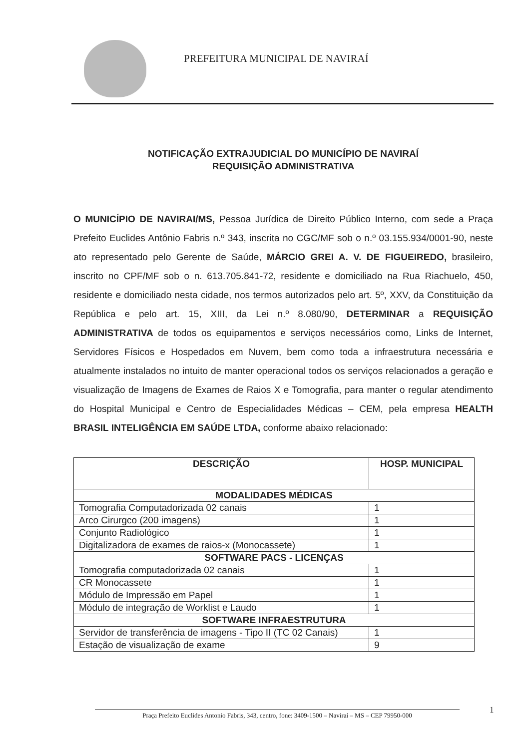PREFEITURA MUNICIPAL DE NAVIRAÍ
NOTIFICAÇÃO EXTRAJUDICIAL DO MUNICÍPIO DE NAVIRAÍ
REQUISIÇÃO ADMINISTRATIVA
O MUNICÍPIO DE NAVIRAI/MS, Pessoa Jurídica de Direito Público Interno, com sede a Praça Prefeito Euclides Antônio Fabris n.º 343, inscrita no CGC/MF sob o n.º 03.155.934/0001-90, neste ato representado pelo Gerente de Saúde, MÁRCIO GREI A. V. DE FIGUEIREDO, brasileiro, inscrito no CPF/MF sob o n. 613.705.841-72, residente e domiciliado na Rua Riachuelo, 450, residente e domiciliado nesta cidade, nos termos autorizados pelo art. 5º, XXV, da Constituição da República e pelo art. 15, XIII, da Lei n.º 8.080/90, DETERMINAR a REQUISIÇÃO ADMINISTRATIVA de todos os equipamentos e serviços necessários como, Links de Internet, Servidores Físicos e Hospedados em Nuvem, bem como toda a infraestrutura necessária e atualmente instalados no intuito de manter operacional todos os serviços relacionados a geração e visualização de Imagens de Exames de Raios X e Tomografia, para manter o regular atendimento do Hospital Municipal e Centro de Especialidades Médicas – CEM, pela empresa HEALTH BRASIL INTELIGÊNCIA EM SAÚDE LTDA, conforme abaixo relacionado:
| DESCRIÇÃO | HOSP. MUNICIPAL |
| --- | --- |
| MODALIDADES MÉDICAS | |
| Tomografia Computadorizada 02 canais | 1 |
| Arco Cirurgco (200 imagens) | 1 |
| Conjunto Radiológico | 1 |
| Digitalizadora de exames de raios-x (Monocassete) | 1 |
| SOFTWARE PACS - LICENÇAS | |
| Tomografia computadorizada 02 canais | 1 |
| CR Monocassete | 1 |
| Módulo de Impressão em Papel | 1 |
| Módulo de integração de Worklist e Laudo | 1 |
| SOFTWARE INFRAESTRUTURA | |
| Servidor de transferência de imagens - Tipo II (TC 02 Canais) | 1 |
| Estação de visualização de exame | 9 |
1
Praça Prefeito Euclides Antonio Fabris, 343, centro, fone: 3409-1500 – Naviraí – MS – CEP 79950-000